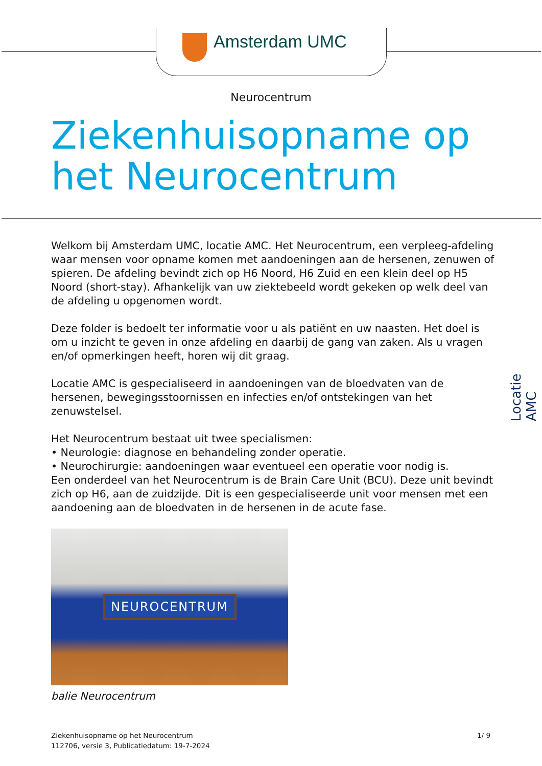Amsterdam UMC
Neurocentrum
Ziekenhuisopname op
het Neurocentrum
Welkom bij Amsterdam UMC, locatie AMC. Het Neurocentrum, een verpleeg-afdeling waar mensen voor opname komen met aandoeningen aan de hersenen, zenuwen of spieren. De afdeling bevindt zich op H6 Noord, H6 Zuid en een klein deel op H5 Noord (short-stay). Afhankelijk van uw ziektebeeld wordt gekeken op welk deel van de afdeling u opgenomen wordt.
Deze folder is bedoelt ter informatie voor u als patiënt en uw naasten. Het doel is om u inzicht te geven in onze afdeling en daarbij de gang van zaken. Als u vragen en/of opmerkingen heeft, horen wij dit graag.
Locatie AMC is gespecialiseerd in aandoeningen van de bloedvaten van de hersenen, bewegingsstoornissen en infecties en/of ontstekingen van het zenuwstelsel.
Het Neurocentrum bestaat uit twee specialismen:
• Neurologie: diagnose en behandeling zonder operatie.
• Neurochirurgie: aandoeningen waar eventueel een operatie voor nodig is.
Een onderdeel van het Neurocentrum is de Brain Care Unit (BCU). Deze unit bevindt zich op H6, aan de zuidzijde. Dit is een gespecialiseerde unit voor mensen met een aandoening aan de bloedvaten in de hersenen in de acute fase.
NEUROCENTRUM
balie Neurocentrum
Locatie AMC
Ziekenhuisopname op het Neurocentrum
112706, versie 3, Publicatiedatum: 19-7-2024
1/ 9